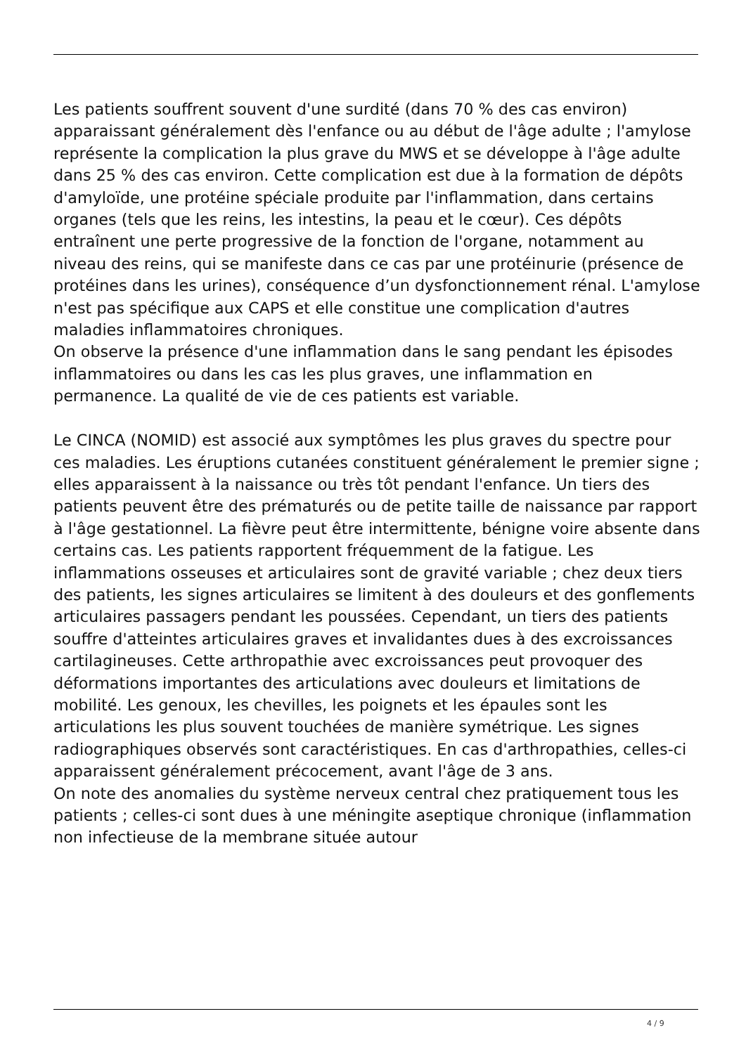Les patients souffrent souvent d'une surdité (dans 70 % des cas environ) apparaissant généralement dès l'enfance ou au début de l'âge adulte ; l'amylose représente la complication la plus grave du MWS et se développe à l'âge adulte dans 25 % des cas environ. Cette complication est due à la formation de dépôts d'amyloïde, une protéine spéciale produite par l'inflammation, dans certains organes (tels que les reins, les intestins, la peau et le cœur). Ces dépôts entraînent une perte progressive de la fonction de l'organe, notamment au niveau des reins, qui se manifeste dans ce cas par une protéinurie (présence de protéines dans les urines), conséquence d’un dysfonctionnement rénal. L'amylose n'est pas spécifique aux CAPS et elle constitue une complication d'autres maladies inflammatoires chroniques.
On observe la présence d'une inflammation dans le sang pendant les épisodes inflammatoires ou dans les cas les plus graves, une inflammation en permanence. La qualité de vie de ces patients est variable.
Le CINCA (NOMID) est associé aux symptômes les plus graves du spectre pour ces maladies. Les éruptions cutanées constituent généralement le premier signe ; elles apparaissent à la naissance ou très tôt pendant l'enfance. Un tiers des patients peuvent être des prématurés ou de petite taille de naissance par rapport à l'âge gestationnel. La fièvre peut être intermittente, bénigne voire absente dans certains cas. Les patients rapportent fréquemment de la fatigue. Les inflammations osseuses et articulaires sont de gravité variable ; chez deux tiers des patients, les signes articulaires se limitent à des douleurs et des gonflements articulaires passagers pendant les poussées. Cependant, un tiers des patients souffre d'atteintes articulaires graves et invalidantes dues à des excroissances cartilagineuses. Cette arthropathie avec excroissances peut provoquer des déformations importantes des articulations avec douleurs et limitations de mobilité. Les genoux, les chevilles, les poignets et les épaules sont les articulations les plus souvent touchées de manière symétrique. Les signes radiographiques observés sont caractéristiques. En cas d'arthropathies, celles-ci apparaissent généralement précocement, avant l'âge de 3 ans.
On note des anomalies du système nerveux central chez pratiquement tous les patients ; celles-ci sont dues à une méningite aseptique chronique (inflammation non infectieuse de la membrane située autour
4 / 9